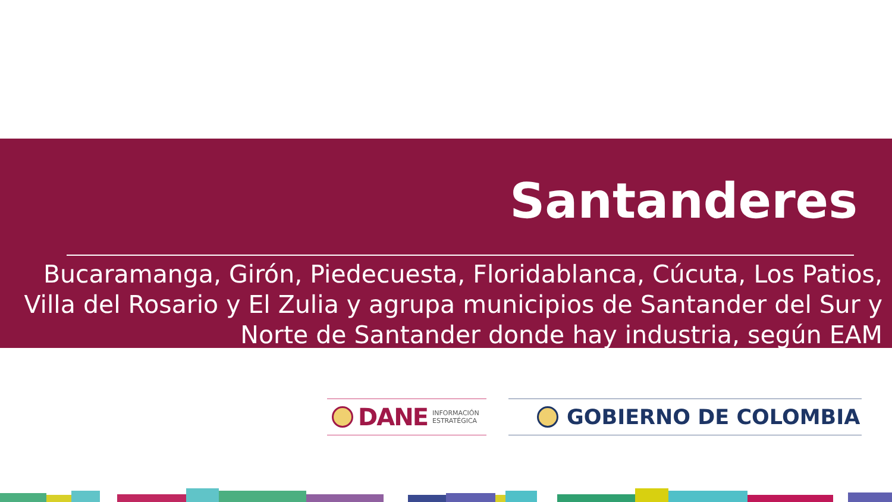Santanderes
Bucaramanga, Girón, Piedecuesta, Floridablanca, Cúcuta, Los Patios, Villa del Rosario y El Zulia y agrupa municipios de Santander del Sur y Norte de Santander donde hay industria, según EAM
DANE INFORMACIÓN
ESTRATÉGICA
GOBIERNO DE COLOMBIA